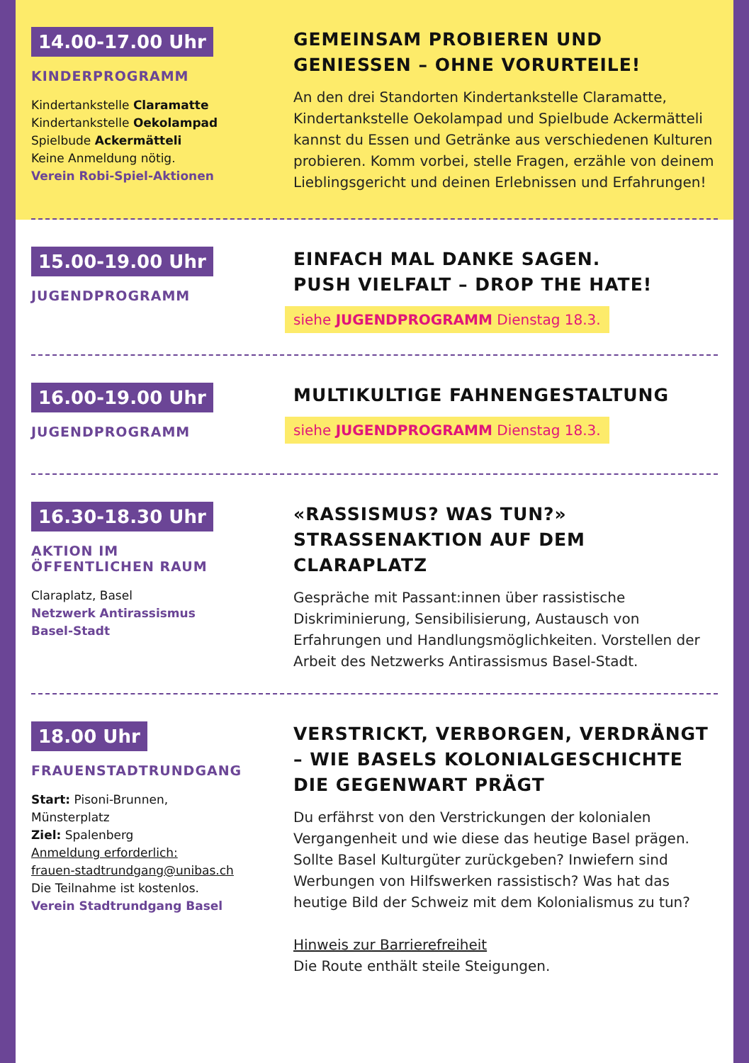14.00-17.00 Uhr
KINDERPROGRAMM
Kindertankstelle Claramatte
Kindertankstelle Oekolampad
Spielbude Ackermätteli
Keine Anmeldung nötig.
Verein Robi-Spiel-Aktionen
GEMEINSAM PROBIEREN UND GENIESSEN – OHNE VORURTEILE!
An den drei Standorten Kindertankstelle Claramatte, Kindertankstelle Oekolampad und Spielbude Acker­mätteli kannst du Essen und Getränke aus verschie­denen Kulturen probieren. Komm vorbei, stelle Fragen, erzähle von deinem Lieblingsgericht und deinen Erlebnissen und Erfahrungen!
15.00-19.00 Uhr
JUGENDPROGRAMM
EINFACH MAL DANKE SAGEN.
PUSH VIELFALT – DROP THE HATE!
siehe JUGENDPROGRAMM Dienstag 18.3.
16.00-19.00 Uhr
JUGENDPROGRAMM
MULTIKULTIGE FAHNENGESTALTUNG
siehe JUGENDPROGRAMM Dienstag 18.3.
16.30-18.30 Uhr
AKTION IM
ÖFFENTLICHEN RAUM
Claraplatz, Basel
Netzwerk Antirassismus
Basel-Stadt
«RASSISMUS? WAS TUN?»
STRASSENAKTION AUF DEM CLARAPLATZ
Gespräche mit Passant:innen über rassistische Diskriminierung, Sensibilisierung, Austausch von Erfahrungen und Handlungsmöglichkeiten. Vorstellen der Arbeit des Netzwerks Antirassismus Basel-Stadt.
18.00 Uhr
FRAUENSTADTRUNDGANG
Start: Pisoni-Brunnen,
Münsterplatz
Ziel: Spalenberg
Anmeldung erforderlich:
frauen-stadtrundgang@unibas.ch
Die Teilnahme ist kostenlos.
Verein Stadtrundgang Basel
VERSTRICKT, VERBORGEN, VERDRÄNGT – WIE BASELS KOLONIALGESCHICHTE DIE GEGENWART PRÄGT
Du erfährst von den Verstrickungen der kolonialen Vergangenheit und wie diese das heutige Basel prägen. Sollte Basel Kulturgüter zurückgeben? Inwiefern sind Werbungen von Hilfswerken rassis­tisch? Was hat das heutige Bild der Schweiz mit dem Kolonialismus zu tun?
Hinweis zur Barrierefreiheit
Die Route enthält steile Steigungen.